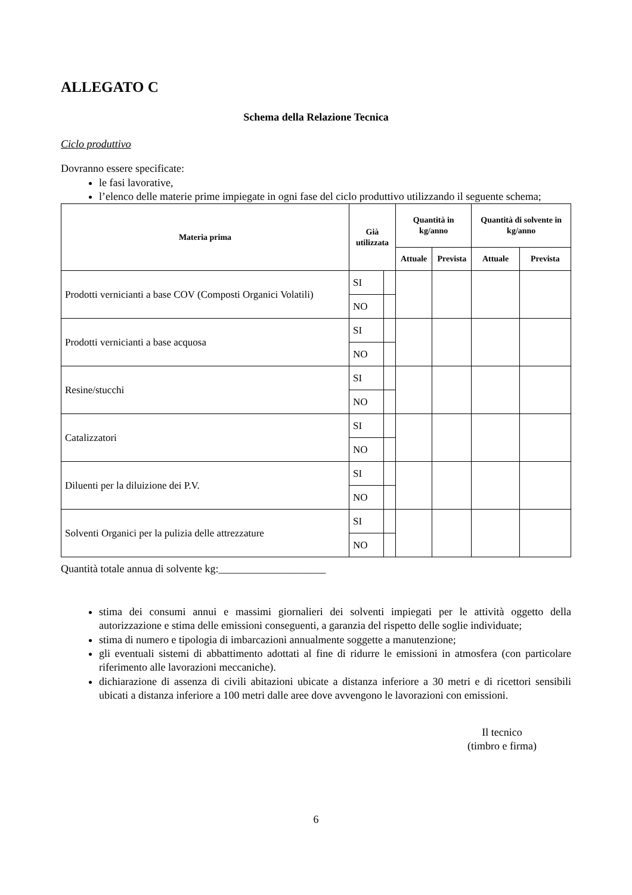ALLEGATO C
Schema della Relazione Tecnica
Ciclo produttivo
Dovranno essere specificate:
le fasi lavorative,
l’elenco delle materie prime impiegate in ogni fase del ciclo produttivo utilizzando il seguente schema;
| Materia prima | Già utilizzata | | Quantità in kg/anno | | Quantità di solvente in kg/anno | |
| --- | --- | --- | --- | --- | --- | --- |
| | | | Attuale | Prevista | Attuale | Prevista |
| Prodotti vernicianti a base COV (Composti Organici Volatili) | SI | | | | | |
| | NO | | | | | |
| Prodotti vernicianti a base acquosa | SI | | | | | |
| | NO | | | | | |
| Resine/stucchi | SI | | | | | |
| | NO | | | | | |
| Catalizzatori | SI | | | | | |
| | NO | | | | | |
| Diluenti per la diluizione dei P.V. | SI | | | | | |
| | NO | | | | | |
| Solventi Organici per la pulizia delle attrezzature | SI | | | | | |
| | NO | | | | | |
Quantità totale annua di solvente kg:____________________
stima dei consumi annui e massimi giornalieri dei solventi impiegati per le attività oggetto della autorizzazione e stima delle emissioni conseguenti, a garanzia del rispetto delle soglie individuate;
stima di numero e tipologia di imbarcazioni annualmente soggette a manutenzione;
gli eventuali sistemi di abbattimento adottati al fine di ridurre le emissioni in atmosfera (con particolare riferimento alle lavorazioni meccaniche).
dichiarazione di assenza di civili abitazioni ubicate a distanza inferiore a 30 metri e di ricettori sensibili ubicati a distanza inferiore a 100 metri dalle aree dove avvengono le lavorazioni con emissioni.
Il tecnico
(timbro e firma)
6